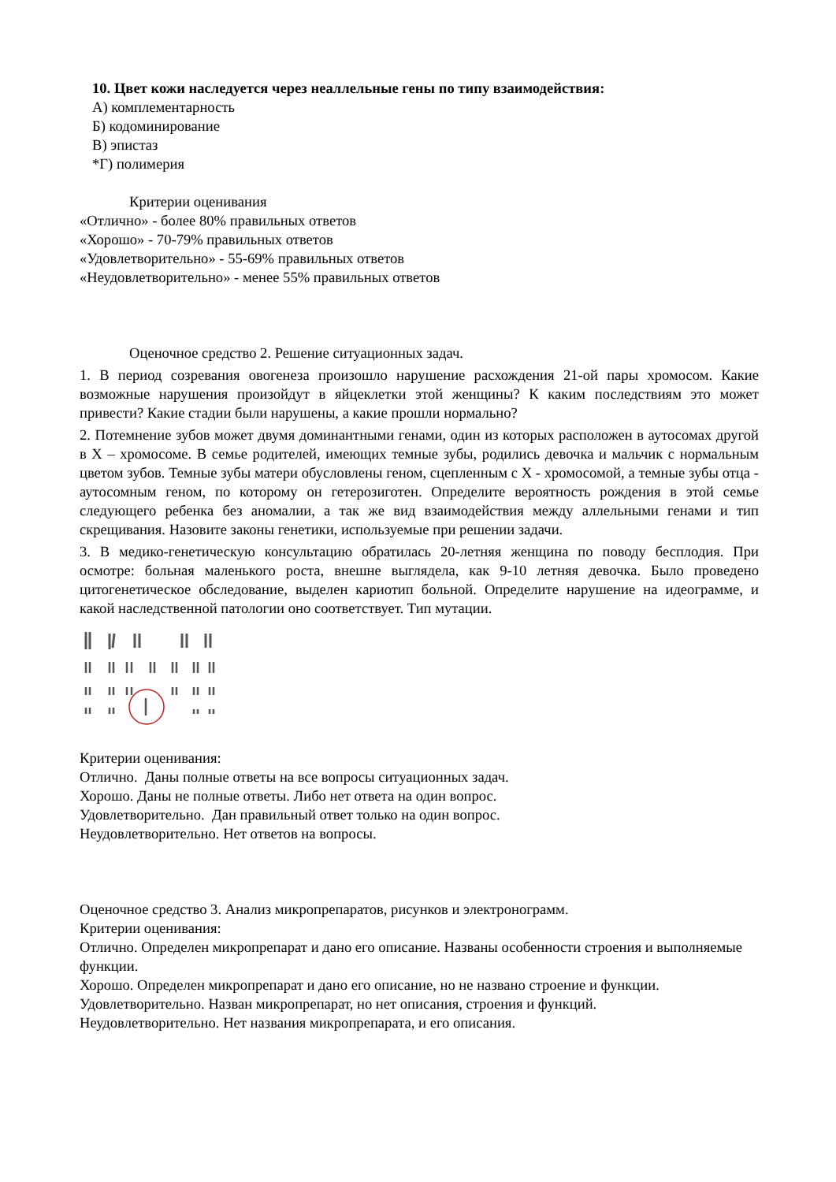10. Цвет кожи наследуется через неаллельные гены по типу взаимодействия:
А) комплементарность
Б) кодоминирование
В) эпистаз
*Г) полимерия
Критерии оценивания
«Отлично» - более 80% правильных ответов
«Хорошо» - 70-79% правильных ответов
«Удовлетворительно» - 55-69% правильных ответов
«Неудовлетворительно» - менее 55% правильных ответов
Оценочное средство 2. Решение ситуационных задач.
1. В период созревания овогенеза произошло нарушение расхождения 21-ой пары хромосом. Какие возможные нарушения произойдут в яйцеклетки этой женщины? К каким последствиям это может привести? Какие стадии были нарушены, а какие прошли нормально?
2. Потемнение зубов может двумя доминантными генами, один из которых расположен в аутосомах другой в Х – хромосоме. В семье родителей, имеющих темные зубы, родились девочка и мальчик с нормальным цветом зубов. Темные зубы матери обусловлены геном, сцепленным с Х - хромосомой, а темные зубы отца - аутосомным геном, по которому он гетерозиготен. Определите вероятность рождения в этой семье следующего ребенка без аномалии, а так же вид взаимодействия между аллельными генами и тип скрещивания. Назовите законы генетики, используемые при решении задачи.
3. В медико-генетическую консультацию обратилась 20-летняя женщина по поводу бесплодия. При осмотре: больная маленького роста, внешне выглядела, как 9-10 летняя девочка. Было проведено цитогенетическое обследование, выделен кариотип больной. Определите нарушение на идеограмме, и какой наследственной патологии оно соответствует. Тип мутации.
Критерии оценивания:
Отлично. Даны полные ответы на все вопросы ситуационных задач.
Хорошо. Даны не полные ответы. Либо нет ответа на один вопрос.
Удовлетворительно. Дан правильный ответ только на один вопрос.
Неудовлетворительно. Нет ответов на вопросы.
Оценочное средство 3. Анализ микропрепаратов, рисунков и электронограмм.
Критерии оценивания:
Отлично. Определен микропрепарат и дано его описание. Названы особенности строения и выполняемые функции.
Хорошо. Определен микропрепарат и дано его описание, но не названо строение и функции.
Удовлетворительно. Назван микропрепарат, но нет описания, строения и функций.
Неудовлетворительно. Нет названия микропрепарата, и его описания.